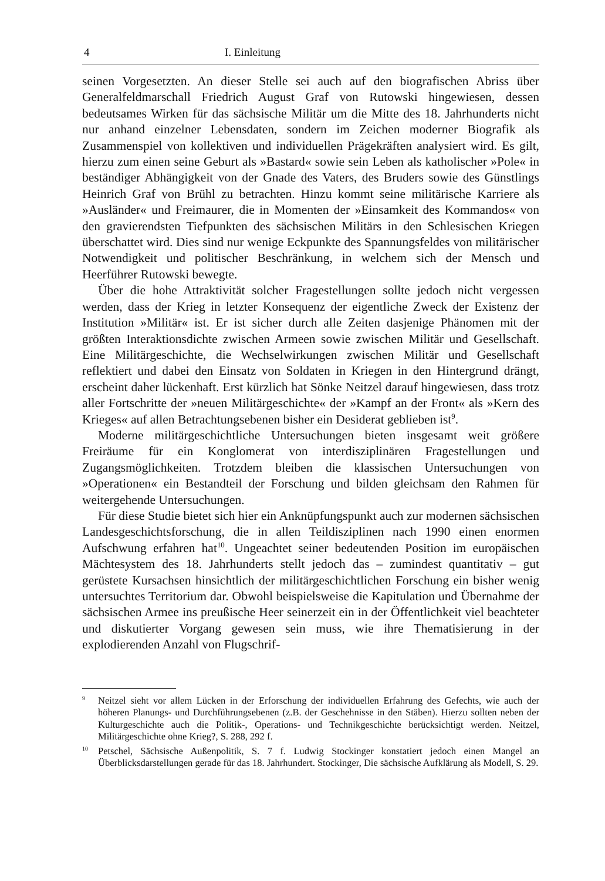4 I. Einleitung
seinen Vorgesetzten. An dieser Stelle sei auch auf den biografischen Abriss über Generalfeldmarschall Friedrich August Graf von Rutowski hingewiesen, dessen bedeutsames Wirken für das sächsische Militär um die Mitte des 18. Jahrhunderts nicht nur anhand einzelner Lebensdaten, sondern im Zeichen moderner Biografik als Zusammenspiel von kollektiven und individuellen Prägekräften analysiert wird. Es gilt, hierzu zum einen seine Geburt als »Bastard« sowie sein Leben als katholischer »Pole« in beständiger Abhängigkeit von der Gnade des Vaters, des Bruders sowie des Günstlings Heinrich Graf von Brühl zu betrachten. Hinzu kommt seine militärische Karriere als »Ausländer« und Freimaurer, die in Momenten der »Einsamkeit des Kommandos« von den gravierendsten Tiefpunkten des sächsischen Militärs in den Schlesischen Kriegen überschattet wird. Dies sind nur wenige Eckpunkte des Spannungsfeldes von militärischer Notwendigkeit und politischer Beschränkung, in welchem sich der Mensch und Heerführer Rutowski bewegte.
Über die hohe Attraktivität solcher Fragestellungen sollte jedoch nicht vergessen werden, dass der Krieg in letzter Konsequenz der eigentliche Zweck der Existenz der Institution »Militär« ist. Er ist sicher durch alle Zeiten dasjenige Phänomen mit der größten Interaktionsdichte zwischen Armeen sowie zwischen Militär und Gesellschaft. Eine Militärgeschichte, die Wechselwirkungen zwischen Militär und Gesellschaft reflektiert und dabei den Einsatz von Soldaten in Kriegen in den Hintergrund drängt, erscheint daher lückenhaft. Erst kürzlich hat Sönke Neitzel darauf hingewiesen, dass trotz aller Fortschritte der »neuen Militärgeschichte« der »Kampf an der Front« als »Kern des Krieges« auf allen Betrachtungsebenen bisher ein Desiderat geblieben ist<sup>9</sup>.
Moderne militärgeschichtliche Untersuchungen bieten insgesamt weit größere Freiräume für ein Konglomerat von interdisziplinären Fragestellungen und Zugangsmöglichkeiten. Trotzdem bleiben die klassischen Untersuchungen von »Operationen« ein Bestandteil der Forschung und bilden gleichsam den Rahmen für weitergehende Untersuchungen.
Für diese Studie bietet sich hier ein Anknüpfungspunkt auch zur modernen sächsischen Landesgeschichtsforschung, die in allen Teildisziplinen nach 1990 einen enormen Aufschwung erfahren hat<sup>10</sup>. Ungeachtet seiner bedeutenden Position im europäischen Mächtesystem des 18. Jahrhunderts stellt jedoch das – zumindest quantitativ – gut gerüstete Kursachsen hinsichtlich der militärgeschichtlichen Forschung ein bisher wenig untersuchtes Territorium dar. Obwohl beispielsweise die Kapitulation und Übernahme der sächsischen Armee ins preußische Heer seinerzeit ein in der Öffentlichkeit viel beachteter und diskutierter Vorgang gewesen sein muss, wie ihre Thematisierung in der explodierenden Anzahl von Flugschrif-
<sup>9</sup> Neitzel sieht vor allem Lücken in der Erforschung der individuellen Erfahrung des Gefechts, wie auch der höheren Planungs- und Durchführungsebenen (z.B. der Geschehnisse in den Stäben). Hierzu sollten neben der Kulturgeschichte auch die Politik-, Operations- und Technikgeschichte berücksichtigt werden. Neitzel, Militärgeschichte ohne Krieg?, S. 288, 292 f.
<sup>10</sup> Petschel, Sächsische Außenpolitik, S. 7 f. Ludwig Stockinger konstatiert jedoch einen Mangel an Überblicksdarstellungen gerade für das 18. Jahrhundert. Stockinger, Die sächsische Aufklärung als Modell, S. 29.